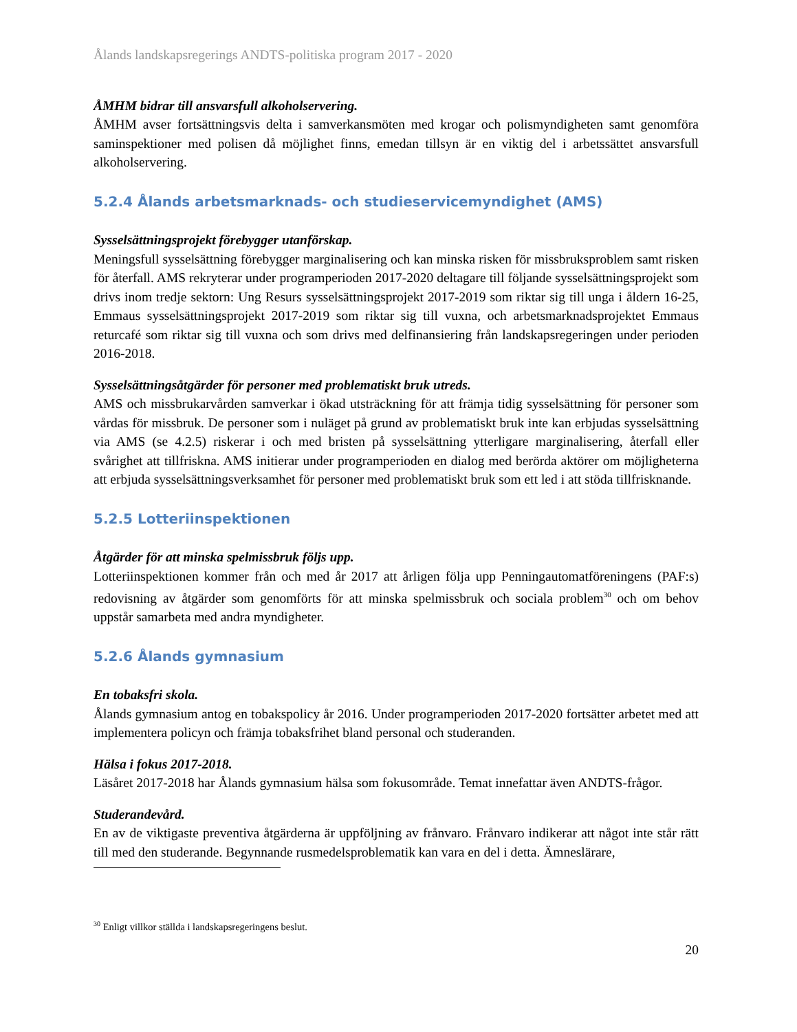Ålands landskapsregerings ANDTS-politiska program 2017 - 2020
ÅMHM bidrar till ansvarsfull alkoholservering.
ÅMHM avser fortsättningsvis delta i samverkansmöten med krogar och polismyndigheten samt genomföra saminspektioner med polisen då möjlighet finns, emedan tillsyn är en viktig del i arbetssättet ansvarsfull alkoholservering.
5.2.4 Ålands arbetsmarknads- och studieservicemyndighet (AMS)
Sysselsättningsprojekt förebygger utanförskap.
Meningsfull sysselsättning förebygger marginalisering och kan minska risken för missbruksproblem samt risken för återfall. AMS rekryterar under programperioden 2017-2020 deltagare till följande sysselsättningsprojekt som drivs inom tredje sektorn: Ung Resurs sysselsättningsprojekt 2017-2019 som riktar sig till unga i åldern 16-25, Emmaus sysselsättningsprojekt 2017-2019 som riktar sig till vuxna, och arbetsmarknadsprojektet Emmaus returcafé som riktar sig till vuxna och som drivs med delfinansiering från landskapsregeringen under perioden 2016-2018.
Sysselsättningsåtgärder för personer med problematiskt bruk utreds.
AMS och missbrukarvården samverkar i ökad utsträckning för att främja tidig sysselsättning för personer som vårdas för missbruk. De personer som i nuläget på grund av problematiskt bruk inte kan erbjudas sysselsättning via AMS (se 4.2.5) riskerar i och med bristen på sysselsättning ytterligare marginalisering, återfall eller svårighet att tillfriskna. AMS initierar under programperioden en dialog med berörda aktörer om möjligheterna att erbjuda sysselsättningsverksamhet för personer med problematiskt bruk som ett led i att stöda tillfrisknande.
5.2.5 Lotteriinspektionen
Åtgärder för att minska spelmissbruk följs upp.
Lotteriinspektionen kommer från och med år 2017 att årligen följa upp Penningautomatföreningens (PAF:s) redovisning av åtgärder som genomförts för att minska spelmissbruk och sociala problem<sup>30</sup> och om behov uppstår samarbeta med andra myndigheter.
5.2.6 Ålands gymnasium
En tobaksfri skola.
Ålands gymnasium antog en tobakspolicy år 2016. Under programperioden 2017-2020 fortsätter arbetet med att implementera policyn och främja tobaksfrihet bland personal och studeranden.
Hälsa i fokus 2017-2018.
Läsåret 2017-2018 har Ålands gymnasium hälsa som fokusområde. Temat innefattar även ANDTS-frågor.
Studerandevård.
En av de viktigaste preventiva åtgärderna är uppföljning av frånvaro. Frånvaro indikerar att något inte står rätt till med den studerande. Begynnande rusmedelsproblematik kan vara en del i detta. Ämneslärare,
<sup>30</sup> Enligt villkor ställda i landskapsregeringens beslut.
20